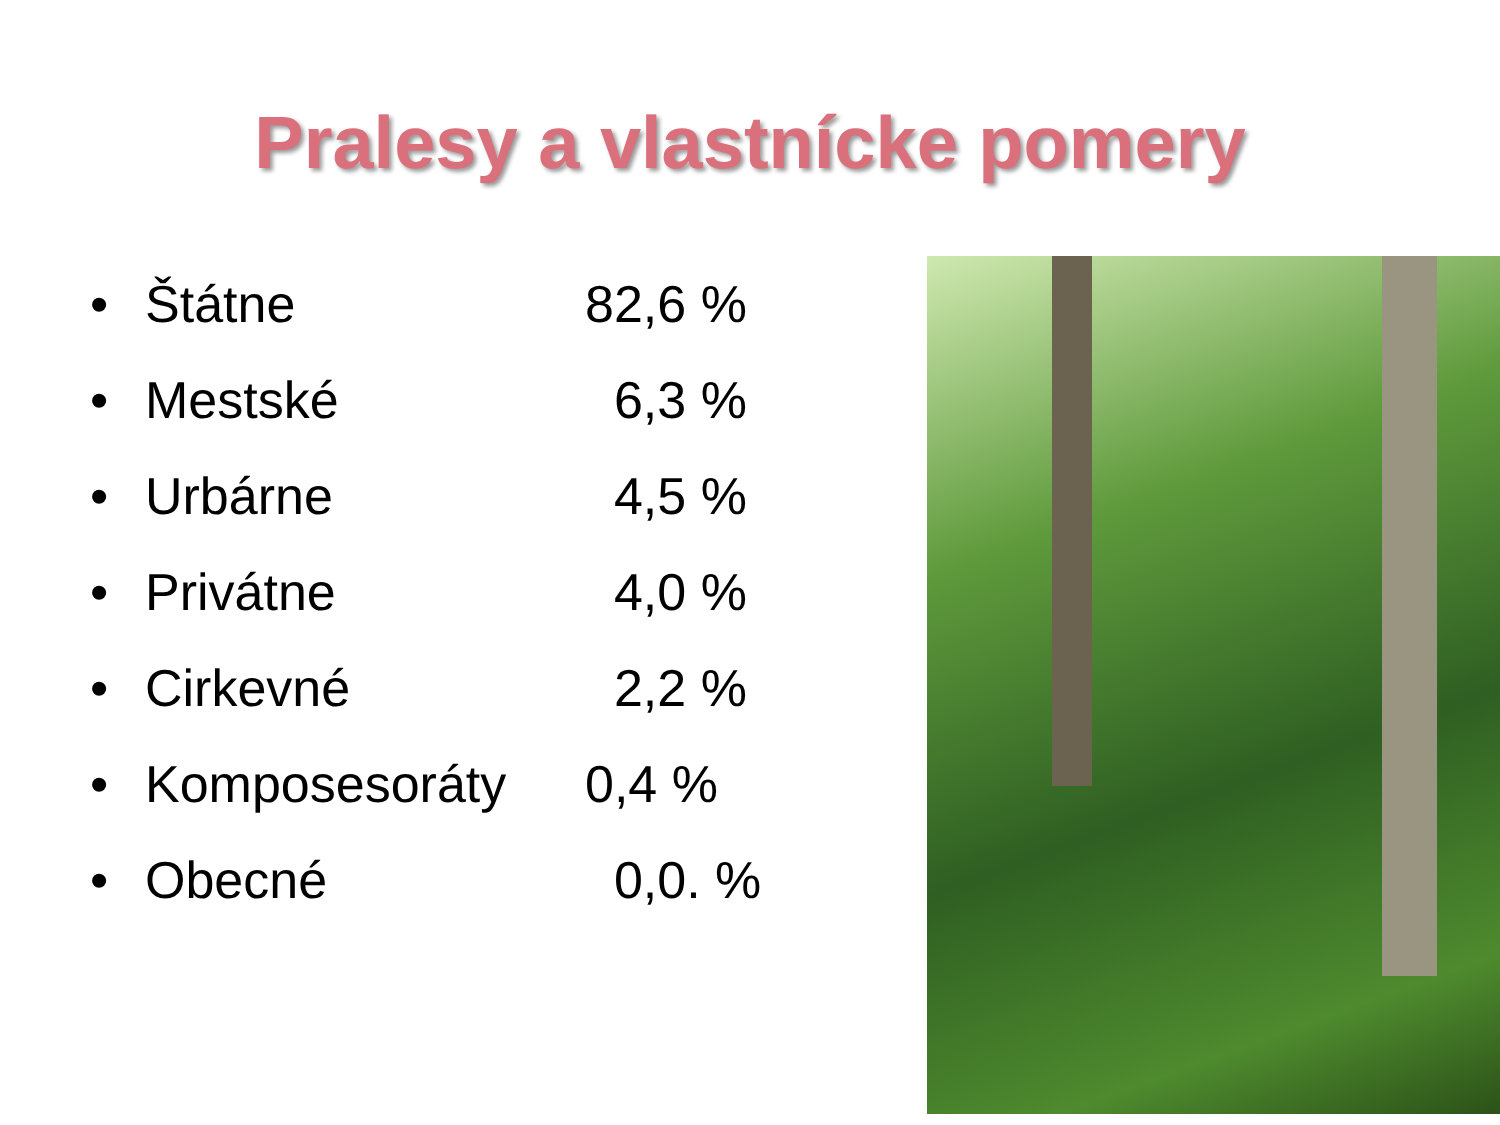Pralesy a vlastnícke pomery
• Štátne 82,6 %
• Mestské 6,3 %
• Urbárne 4,5 %
• Privátne 4,0 %
• Cirkevné 2,2 %
• Komposesoráty 0,4 %
• Obecné 0,0. %